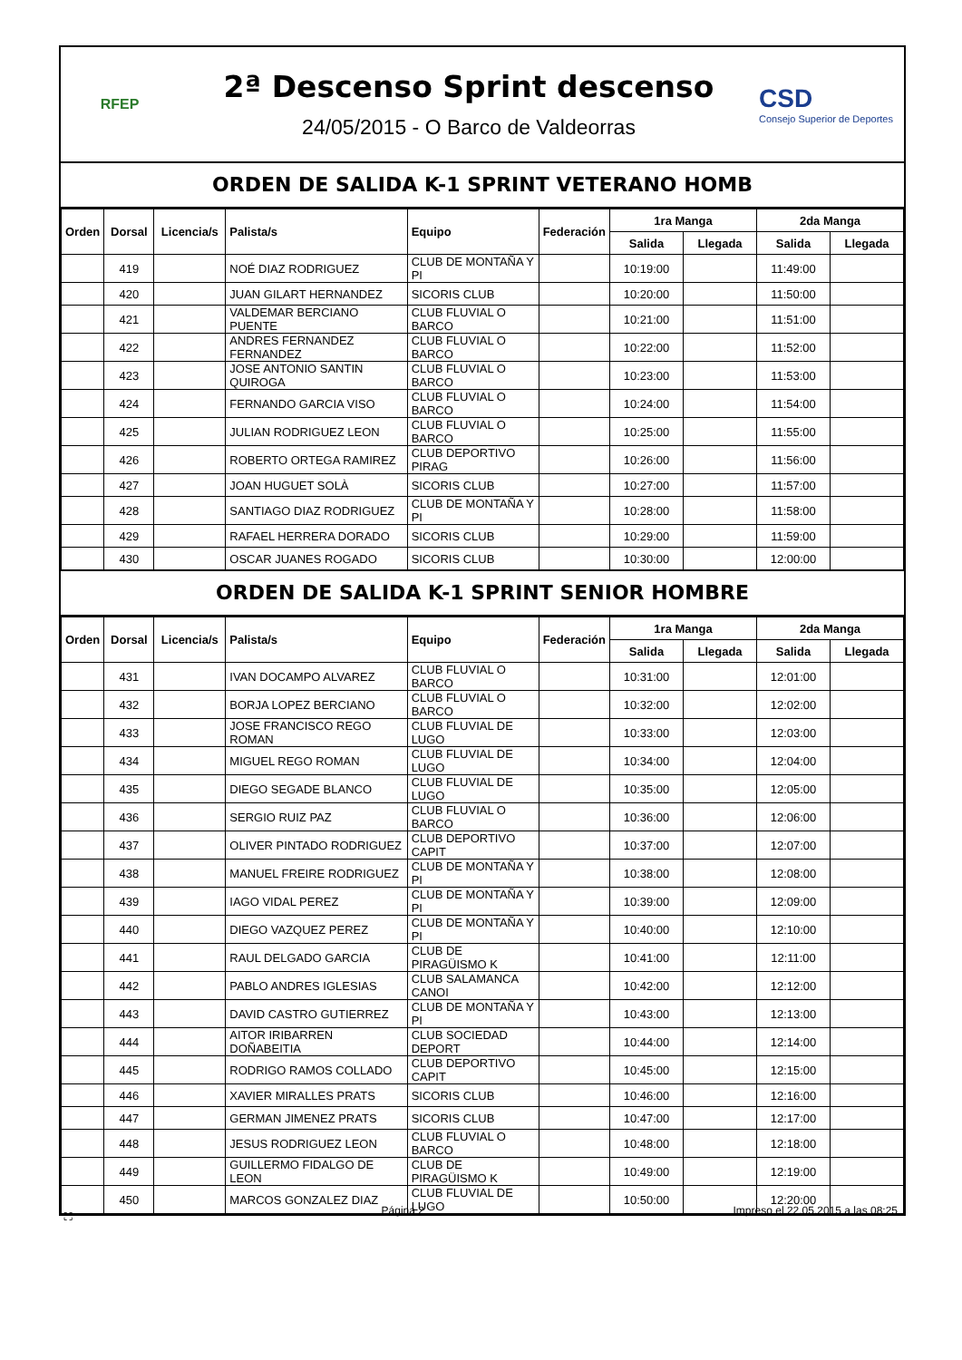RFEP
2ª Descenso Sprint descenso
24/05/2015 - O Barco de Valdeorras
CSD
Consejo Superior de Deportes
ORDEN DE SALIDA K-1 SPRINT VETERANO HOMB
| Orden | Dorsal | Licencia/s | Palista/s | Equipo | Federación | 1ra Manga | | 2da Manga | |
| --- | --- | --- | --- | --- | --- | --- | --- | --- | --- |
| | | | | | | Salida | Llegada | Salida | Llegada |
| | 419 | | NOÉ DIAZ RODRIGUEZ | CLUB DE MONTAÑA Y PI | | 10:19:00 | | 11:49:00 | |
| | 420 | | JUAN GILART HERNANDEZ | SICORIS CLUB | | 10:20:00 | | 11:50:00 | |
| | 421 | | VALDEMAR BERCIANO PUENTE | CLUB FLUVIAL O BARCO | | 10:21:00 | | 11:51:00 | |
| | 422 | | ANDRES FERNANDEZ FERNANDEZ | CLUB FLUVIAL O BARCO | | 10:22:00 | | 11:52:00 | |
| | 423 | | JOSE ANTONIO SANTIN QUIROGA | CLUB FLUVIAL O BARCO | | 10:23:00 | | 11:53:00 | |
| | 424 | | FERNANDO GARCIA VISO | CLUB FLUVIAL O BARCO | | 10:24:00 | | 11:54:00 | |
| | 425 | | JULIAN RODRIGUEZ LEON | CLUB FLUVIAL O BARCO | | 10:25:00 | | 11:55:00 | |
| | 426 | | ROBERTO ORTEGA RAMIREZ | CLUB DEPORTIVO PIRAG | | 10:26:00 | | 11:56:00 | |
| | 427 | | JOAN HUGUET SOLÀ | SICORIS CLUB | | 10:27:00 | | 11:57:00 | |
| | 428 | | SANTIAGO DIAZ RODRIGUEZ | CLUB DE MONTAÑA Y PI | | 10:28:00 | | 11:58:00 | |
| | 429 | | RAFAEL HERRERA DORADO | SICORIS CLUB | | 10:29:00 | | 11:59:00 | |
| | 430 | | OSCAR JUANES ROGADO | SICORIS CLUB | | 10:30:00 | | 12:00:00 | |
ORDEN DE SALIDA K-1 SPRINT SENIOR HOMBRE
| Orden | Dorsal | Licencia/s | Palista/s | Equipo | Federación | 1ra Manga | | 2da Manga | |
| --- | --- | --- | --- | --- | --- | --- | --- | --- | --- |
| | | | | | | Salida | Llegada | Salida | Llegada |
| | 431 | | IVAN DOCAMPO ALVAREZ | CLUB FLUVIAL O BARCO | | 10:31:00 | | 12:01:00 | |
| | 432 | | BORJA LOPEZ BERCIANO | CLUB FLUVIAL O BARCO | | 10:32:00 | | 12:02:00 | |
| | 433 | | JOSE FRANCISCO REGO ROMAN | CLUB FLUVIAL DE LUGO | | 10:33:00 | | 12:03:00 | |
| | 434 | | MIGUEL REGO ROMAN | CLUB FLUVIAL DE LUGO | | 10:34:00 | | 12:04:00 | |
| | 435 | | DIEGO SEGADE BLANCO | CLUB FLUVIAL DE LUGO | | 10:35:00 | | 12:05:00 | |
| | 436 | | SERGIO RUIZ PAZ | CLUB FLUVIAL O BARCO | | 10:36:00 | | 12:06:00 | |
| | 437 | | OLIVER PINTADO RODRIGUEZ | CLUB DEPORTIVO CAPIT | | 10:37:00 | | 12:07:00 | |
| | 438 | | MANUEL FREIRE RODRIGUEZ | CLUB DE MONTAÑA Y PI | | 10:38:00 | | 12:08:00 | |
| | 439 | | IAGO VIDAL PEREZ | CLUB DE MONTAÑA Y PI | | 10:39:00 | | 12:09:00 | |
| | 440 | | DIEGO VAZQUEZ PEREZ | CLUB DE MONTAÑA Y PI | | 10:40:00 | | 12:10:00 | |
| | 441 | | RAUL DELGADO GARCIA | CLUB DE PIRAGÜISMO K | | 10:41:00 | | 12:11:00 | |
| | 442 | | PABLO ANDRES IGLESIAS | CLUB SALAMANCA CANOI | | 10:42:00 | | 12:12:00 | |
| | 443 | | DAVID CASTRO GUTIERREZ | CLUB DE MONTAÑA Y PI | | 10:43:00 | | 12:13:00 | |
| | 444 | | AITOR IRIBARREN DOÑABEITIA | CLUB SOCIEDAD DEPORT | | 10:44:00 | | 12:14:00 | |
| | 445 | | RODRIGO RAMOS COLLADO | CLUB DEPORTIVO CAPIT | | 10:45:00 | | 12:15:00 | |
| | 446 | | XAVIER MIRALLES PRATS | SICORIS CLUB | | 10:46:00 | | 12:16:00 | |
| | 447 | | GERMAN JIMENEZ PRATS | SICORIS CLUB | | 10:47:00 | | 12:17:00 | |
| | 448 | | JESUS RODRIGUEZ LEON | CLUB FLUVIAL O BARCO | | 10:48:00 | | 12:18:00 | |
| | 449 | | GUILLERMO FIDALGO DE LEON | CLUB DE PIRAGÜISMO K | | 10:49:00 | | 12:19:00 | |
| | 450 | | MARCOS GONZALEZ DIAZ | CLUB FLUVIAL DE LUGO | | 10:50:00 | | 12:20:00 | |
⛶ Página 2 Impreso el 22.05.2015 a las 08:25